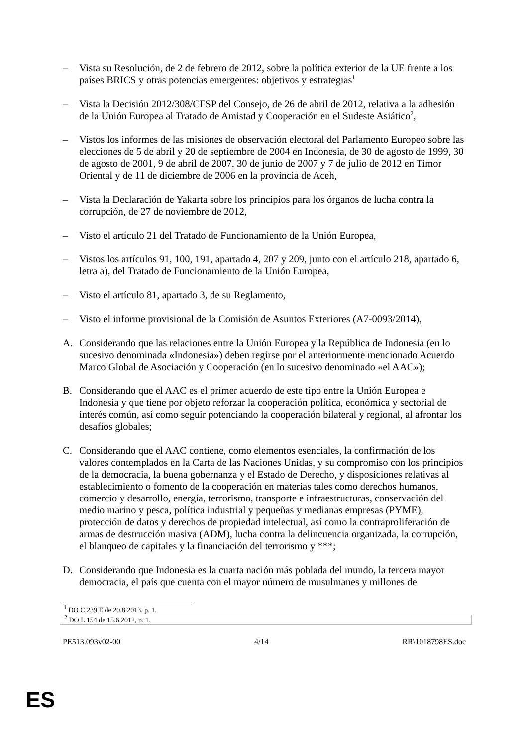– Vista su Resolución, de 2 de febrero de 2012, sobre la política exterior de la UE frente a los países BRICS y otras potencias emergentes: objetivos y estrategias<sup>1</sup>
– Vista la Decisión 2012/308/CFSP del Consejo, de 26 de abril de 2012, relativa a la adhesión de la Unión Europea al Tratado de Amistad y Cooperación en el Sudeste Asiático<sup>2</sup>,
– Vistos los informes de las misiones de observación electoral del Parlamento Europeo sobre las elecciones de 5 de abril y 20 de septiembre de 2004 en Indonesia, de 30 de agosto de 1999, 30 de agosto de 2001, 9 de abril de 2007, 30 de junio de 2007 y 7 de julio de 2012 en Timor Oriental y de 11 de diciembre de 2006 en la provincia de Aceh,
– Vista la Declaración de Yakarta sobre los principios para los órganos de lucha contra la corrupción, de 27 de noviembre de 2012,
– Visto el artículo 21 del Tratado de Funcionamiento de la Unión Europea,
– Vistos los artículos 91, 100, 191, apartado 4, 207 y 209, junto con el artículo 218, apartado 6, letra a), del Tratado de Funcionamiento de la Unión Europea,
– Visto el artículo 81, apartado 3, de su Reglamento,
– Visto el informe provisional de la Comisión de Asuntos Exteriores (A7-0093/2014),
A. Considerando que las relaciones entre la Unión Europea y la República de Indonesia (en lo sucesivo denominada «Indonesia») deben regirse por el anteriormente mencionado Acuerdo Marco Global de Asociación y Cooperación (en lo sucesivo denominado «el AAC»);
B. Considerando que el AAC es el primer acuerdo de este tipo entre la Unión Europea e Indonesia y que tiene por objeto reforzar la cooperación política, económica y sectorial de interés común, así como seguir potenciando la cooperación bilateral y regional, al afrontar los desafíos globales;
C. Considerando que el AAC contiene, como elementos esenciales, la confirmación de los valores contemplados en la Carta de las Naciones Unidas, y su compromiso con los principios de la democracia, la buena gobernanza y el Estado de Derecho, y disposiciones relativas al establecimiento o fomento de la cooperación en materias tales como derechos humanos, comercio y desarrollo, energía, terrorismo, transporte e infraestructuras, conservación del medio marino y pesca, política industrial y pequeñas y medianas empresas (PYME), protección de datos y derechos de propiedad intelectual, así como la contraproliferación de armas de destrucción masiva (ADM), lucha contra la delincuencia organizada, la corrupción, el blanqueo de capitales y la financiación del terrorismo y ***;
D. Considerando que Indonesia es la cuarta nación más poblada del mundo, la tercera mayor democracia, el país que cuenta con el mayor número de musulmanes y millones de
<sup>1</sup> DO C 239 E de 20.8.2013, p. 1.
<sup>2</sup> DO L 154 de 15.6.2012, p. 1.
PE513.093v02-00 4/14 RR\1018798ES.doc
ES